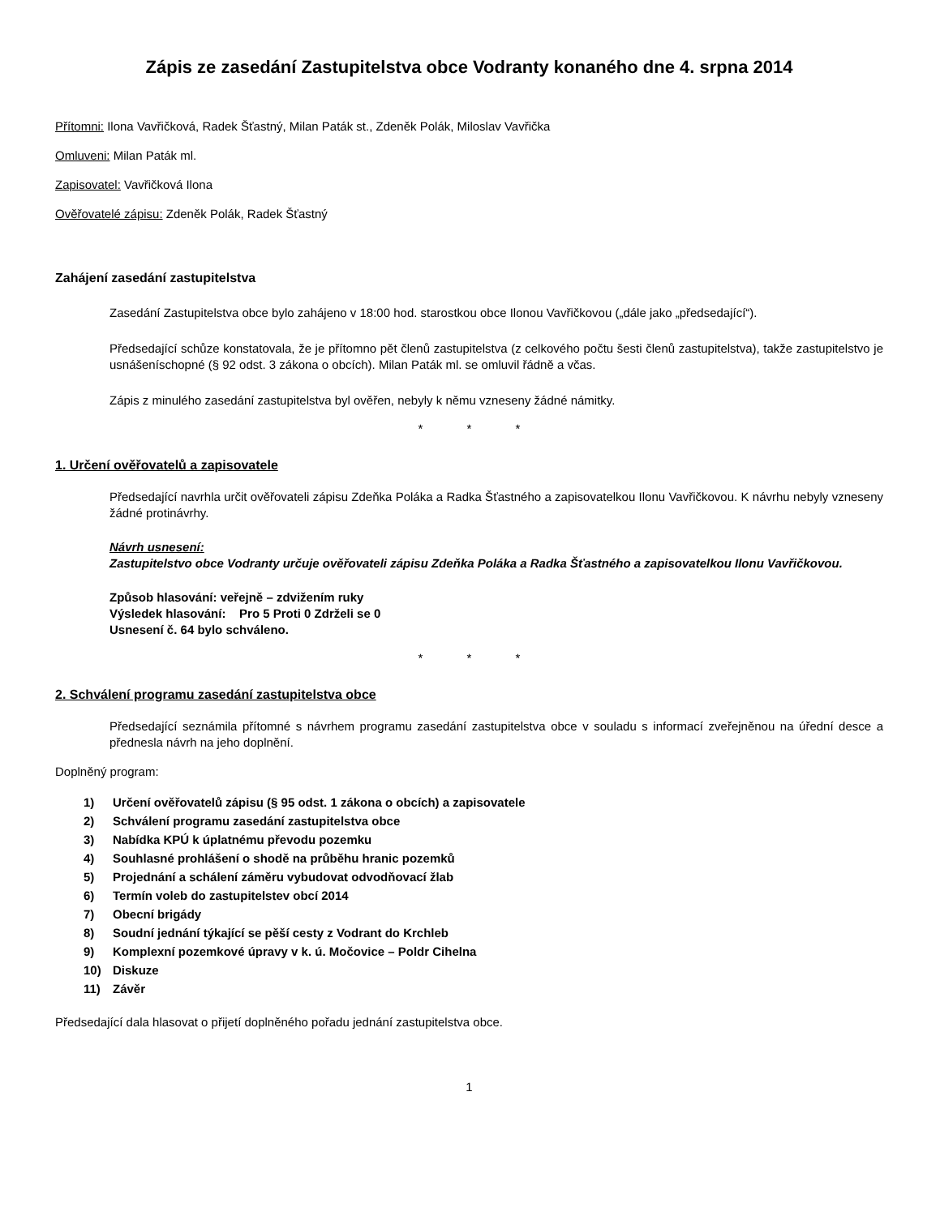Zápis ze zasedání Zastupitelstva obce Vodranty konaného dne 4. srpna 2014
Přítomni: Ilona Vavřičková, Radek Šťastný, Milan Paták st., Zdeněk Polák, Miloslav Vavřička
Omluveni: Milan Paták ml.
Zapisovatel: Vavřičková Ilona
Ověřovatelé zápisu: Zdeněk Polák, Radek Šťastný
Zahájení zasedání zastupitelstva
Zasedání Zastupitelstva obce bylo zahájeno v 18:00 hod. starostkou obce Ilonou Vavřičkovou („dále jako „předsedající“).
Předsedající schůze konstatovala, že je přítomno pět členů zastupitelstva (z celkového počtu šesti členů zastupitelstva), takže zastupitelstvo je usnášeníschopné (§ 92 odst. 3 zákona o obcích). Milan Paták ml. se omluvil řádně a včas.
Zápis z minulého zasedání zastupitelstva byl ověřen, nebyly k němu vzneseny žádné námitky.
* * *
1. Určení ověřovatelů a zapisovatele
Předsedající navrhla určit ověřovateli zápisu Zdeňka Poláka a Radka Šťastného a zapisovatelkou Ilonu Vavřičkovou. K návrhu nebyly vzneseny žádné protinávrhy.
Návrh usnesení:
Zastupitelstvo obce Vodranty určuje ověřovateli zápisu Zdeňka Poláka a Radka Šťastného a zapisovatelkou Ilonu Vavřičkovou.
Způsob hlasování: veřejně – zdvižením ruky
Výsledek hlasování: Pro 5 Proti 0 Zdrželi se 0
Usnesení č. 64 bylo schváleno.
* * *
2. Schválení programu zasedání zastupitelstva obce
Předsedající seznámila přítomné s návrhem programu zasedání zastupitelstva obce v souladu s informací zveřejněnou na úřední desce a přednesla návrh na jeho doplnění.
Doplněný program:
1) Určení ověřovatelů zápisu (§ 95 odst. 1 zákona o obcích) a zapisovatele
2) Schválení programu zasedání zastupitelstva obce
3) Nabídka KPÚ k úplatnému převodu pozemku
4) Souhlasné prohlášení o shodě na průběhu hranic pozemků
5) Projednání a schálení záměru vybudovat odvodňovací žlab
6) Termín voleb do zastupitelstev obcí 2014
7) Obecní brigády
8) Soudní jednání týkající se pěší cesty z Vodrant do Krchleb
9) Komplexní pozemkové úpravy v k. ú. Močovice – Poldr Cihelna
10) Diskuze
11) Závěr
Předsedající dala hlasovat o přijetí doplněného pořadu jednání zastupitelstva obce.
1